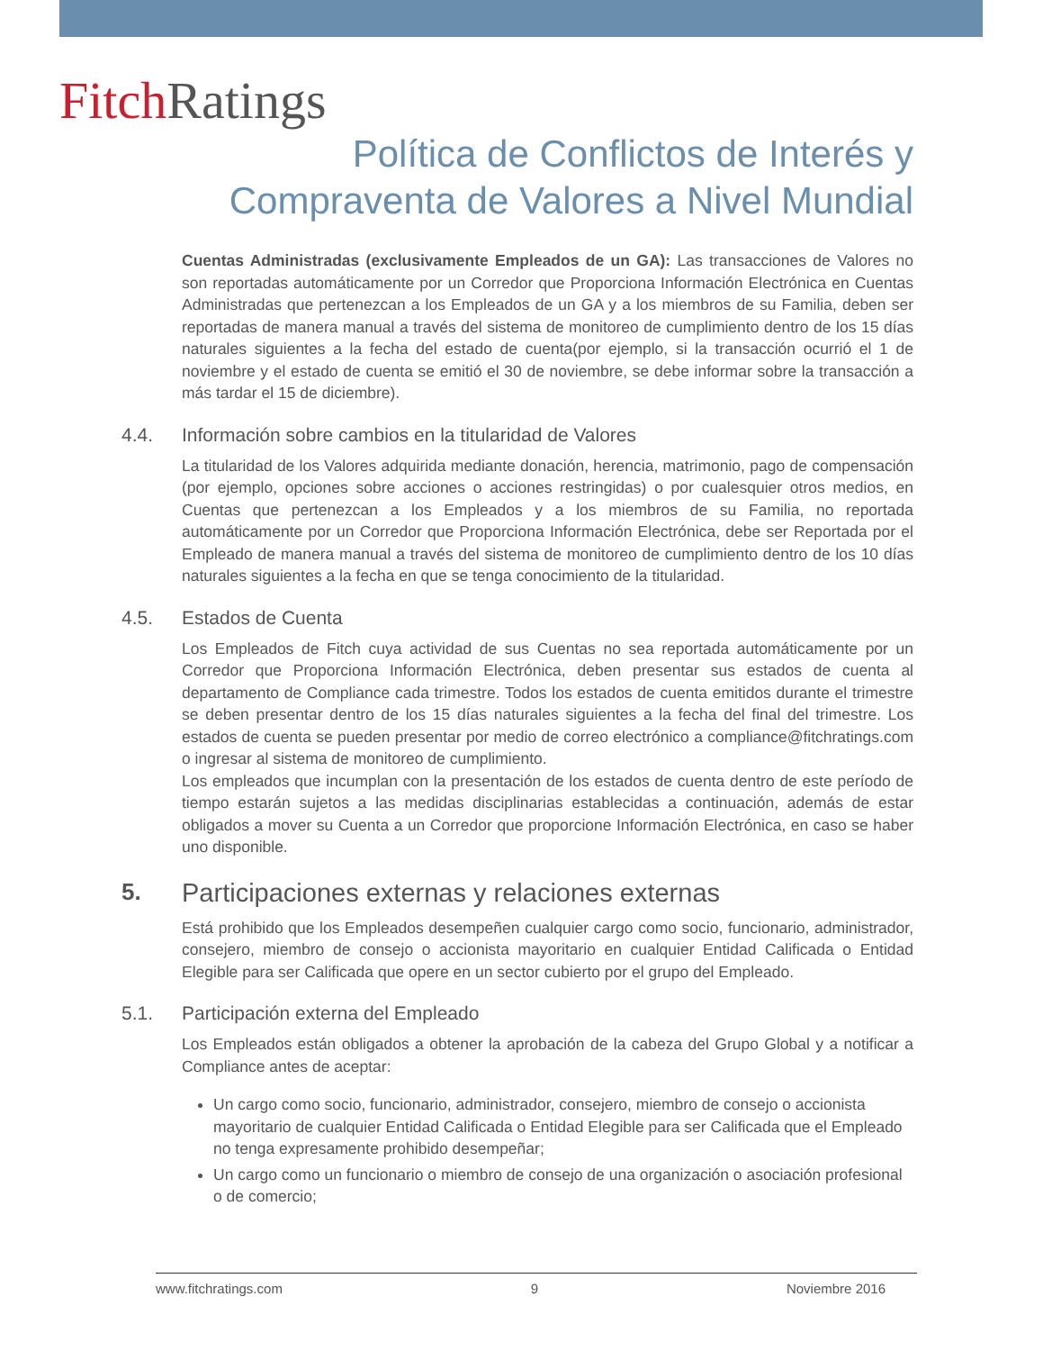Fitch Ratings
Política de Conflictos de Interés y
Compraventa de Valores a Nivel Mundial
Cuentas Administradas (exclusivamente Empleados de un GA): Las transacciones de Valores no son reportadas automáticamente por un Corredor que Proporciona Información Electrónica en Cuentas Administradas que pertenezcan a los Empleados de un GA y a los miembros de su Familia, deben ser reportadas de manera manual a través del sistema de monitoreo de cumplimiento dentro de los 15 días naturales siguientes a la fecha del estado de cuenta(por ejemplo, si la transacción ocurrió el 1 de noviembre y el estado de cuenta se emitió el 30 de noviembre, se debe informar sobre la transacción a más tardar el 15 de diciembre).
4.4. Información sobre cambios en la titularidad de Valores
La titularidad de los Valores adquirida mediante donación, herencia, matrimonio, pago de compensación (por ejemplo, opciones sobre acciones o acciones restringidas) o por cualesquier otros medios, en Cuentas que pertenezcan a los Empleados y a los miembros de su Familia, no reportada automáticamente por un Corredor que Proporciona Información Electrónica, debe ser Reportada por el Empleado de manera manual a través del sistema de monitoreo de cumplimiento dentro de los 10 días naturales siguientes a la fecha en que se tenga conocimiento de la titularidad.
4.5. Estados de Cuenta
Los Empleados de Fitch cuya actividad de sus Cuentas no sea reportada automáticamente por un Corredor que Proporciona Información Electrónica, deben presentar sus estados de cuenta al departamento de Compliance cada trimestre. Todos los estados de cuenta emitidos durante el trimestre se deben presentar dentro de los 15 días naturales siguientes a la fecha del final del trimestre. Los estados de cuenta se pueden presentar por medio de correo electrónico a compliance@fitchratings.com o ingresar al sistema de monitoreo de cumplimiento.
Los empleados que incumplan con la presentación de los estados de cuenta dentro de este período de tiempo estarán sujetos a las medidas disciplinarias establecidas a continuación, además de estar obligados a mover su Cuenta a un Corredor que proporcione Información Electrónica, en caso se haber uno disponible.
5. Participaciones externas y relaciones externas
Está prohibido que los Empleados desempeñen cualquier cargo como socio, funcionario, administrador, consejero, miembro de consejo o accionista mayoritario en cualquier Entidad Calificada o Entidad Elegible para ser Calificada que opere en un sector cubierto por el grupo del Empleado.
5.1. Participación externa del Empleado
Los Empleados están obligados a obtener la aprobación de la cabeza del Grupo Global y a notificar a Compliance antes de aceptar:
Un cargo como socio, funcionario, administrador, consejero, miembro de consejo o accionista mayoritario de cualquier Entidad Calificada o Entidad Elegible para ser Calificada que el Empleado no tenga expresamente prohibido desempeñar;
Un cargo como un funcionario o miembro de consejo de una organización o asociación profesional o de comercio;
www.fitchratings.com 9 Noviembre 2016